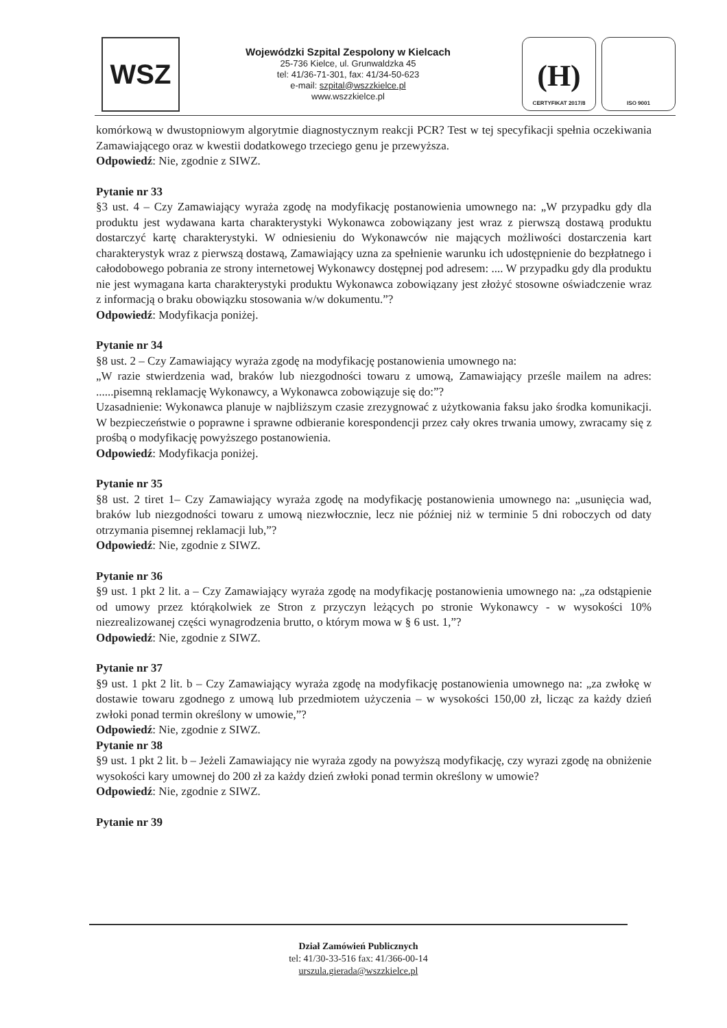WSZ
Wojewódzki Szpital Zespolony w Kielcach
25-736 Kielce, ul. Grunwaldzka 45
tel: 41/36-71-301, fax: 41/34-50-623
e-mail: szpital@wszzkielce.pl
www.wszzkielce.pl
(H)
CERTYFIKAT 2017/8
ISO 9001
komórkową w dwustopniowym algorytmie diagnostycznym reakcji PCR? Test w tej specyfikacji spełnia oczekiwania Zamawiającego oraz w kwestii dodatkowego trzeciego genu je przewyższa.
Odpowiedź: Nie, zgodnie z SIWZ.
Pytanie nr 33
§3 ust. 4 – Czy Zamawiający wyraża zgodę na modyfikację postanowienia umownego na: „W przypadku gdy dla produktu jest wydawana karta charakterystyki Wykonawca zobowiązany jest wraz z pierwszą dostawą produktu dostarczyć kartę charakterystyki. W odniesieniu do Wykonawców nie mających możliwości dostarczenia kart charakterystyk wraz z pierwszą dostawą, Zamawiający uzna za spełnienie warunku ich udostępnienie do bezpłatnego i całodobowego pobrania ze strony internetowej Wykonawcy dostępnej pod adresem: .... W przypadku gdy dla produktu nie jest wymagana karta charakterystyki produktu Wykonawca zobowiązany jest złożyć stosowne oświadczenie wraz z informacją o braku obowiązku stosowania w/w dokumentu.”?
Odpowiedź: Modyfikacja poniżej.
Pytanie nr 34
§8 ust. 2 – Czy Zamawiający wyraża zgodę na modyfikację postanowienia umownego na:
„W razie stwierdzenia wad, braków lub niezgodności towaru z umową, Zamawiający prześle mailem na adres: ......pisemną reklamację Wykonawcy, a Wykonawca zobowiązuje się do:”?
Uzasadnienie: Wykonawca planuje w najbliższym czasie zrezygnować z użytkowania faksu jako środka komunikacji. W bezpieczeństwie o poprawne i sprawne odbieranie korespondencji przez cały okres trwania umowy, zwracamy się z prośbą o modyfikację powyższego postanowienia.
Odpowiedź: Modyfikacja poniżej.
Pytanie nr 35
§8 ust. 2 tiret 1– Czy Zamawiający wyraża zgodę na modyfikację postanowienia umownego na: „usunięcia wad, braków lub niezgodności towaru z umową niezwłocznie, lecz nie później niż w terminie 5 dni roboczych od daty otrzymania pisemnej reklamacji lub,”?
Odpowiedź: Nie, zgodnie z SIWZ.
Pytanie nr 36
§9 ust. 1 pkt 2 lit. a – Czy Zamawiający wyraża zgodę na modyfikację postanowienia umownego na: „za odstąpienie od umowy przez którąkolwiek ze Stron z przyczyn leżących po stronie Wykonawcy - w wysokości 10% niezrealizowanej części wynagrodzenia brutto, o którym mowa w § 6 ust. 1,”?
Odpowiedź: Nie, zgodnie z SIWZ.
Pytanie nr 37
§9 ust. 1 pkt 2 lit. b – Czy Zamawiający wyraża zgodę na modyfikację postanowienia umownego na: „za zwłokę w dostawie towaru zgodnego z umową lub przedmiotem użyczenia – w wysokości 150,00 zł, licząc za każdy dzień zwłoki ponad termin określony w umowie,”?
Odpowiedź: Nie, zgodnie z SIWZ.
Pytanie nr 38
§9 ust. 1 pkt 2 lit. b – Jeżeli Zamawiający nie wyraża zgody na powyższą modyfikację, czy wyrazi zgodę na obniżenie wysokości kary umownej do 200 zł za każdy dzień zwłoki ponad termin określony w umowie?
Odpowiedź: Nie, zgodnie z SIWZ.
Pytanie nr 39
Dział Zamówień Publicznych
tel: 41/30-33-516 fax: 41/366-00-14
urszula.gierada@wszzkielce.pl